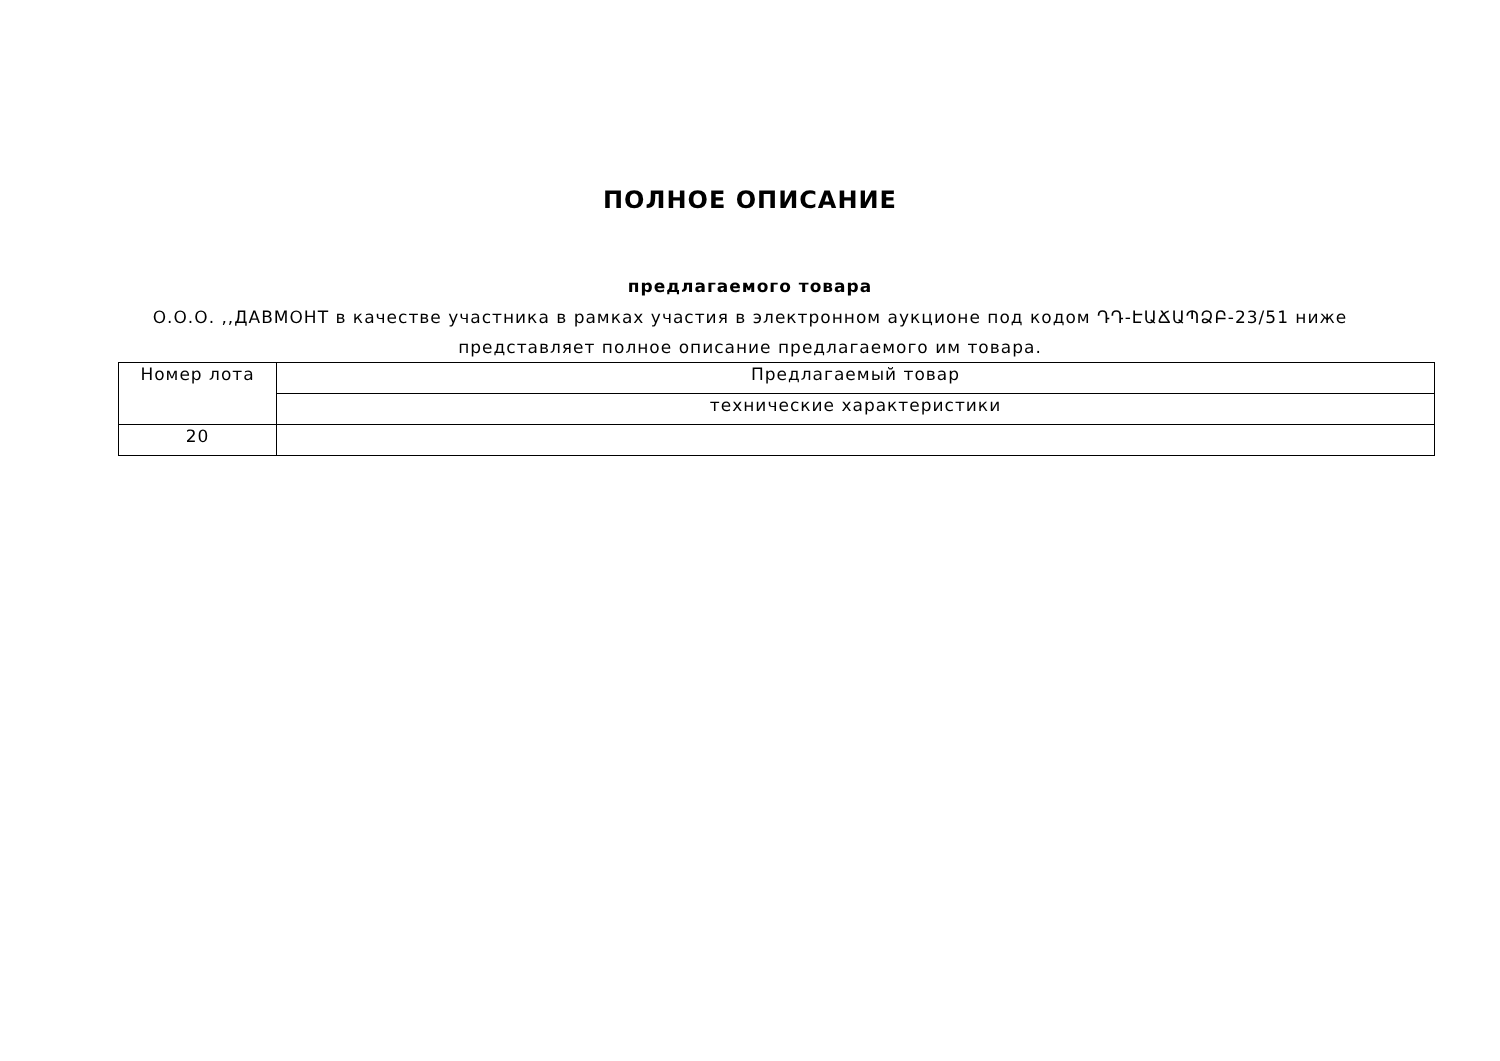ПОЛНОЕ ОПИСАНИЕ
предлагаемого товара
О.О.О. ,,ДАВМОНТ в качестве участника в рамках участия в электронном аукционе под кодом ԴԴ-ԷԱՃԱՊՁԲ-23/51 ниже представляет полное описание предлагаемого им товара.
| Номер лота | Предлагаемый товар |
| | технические характеристики |
| 20 | |